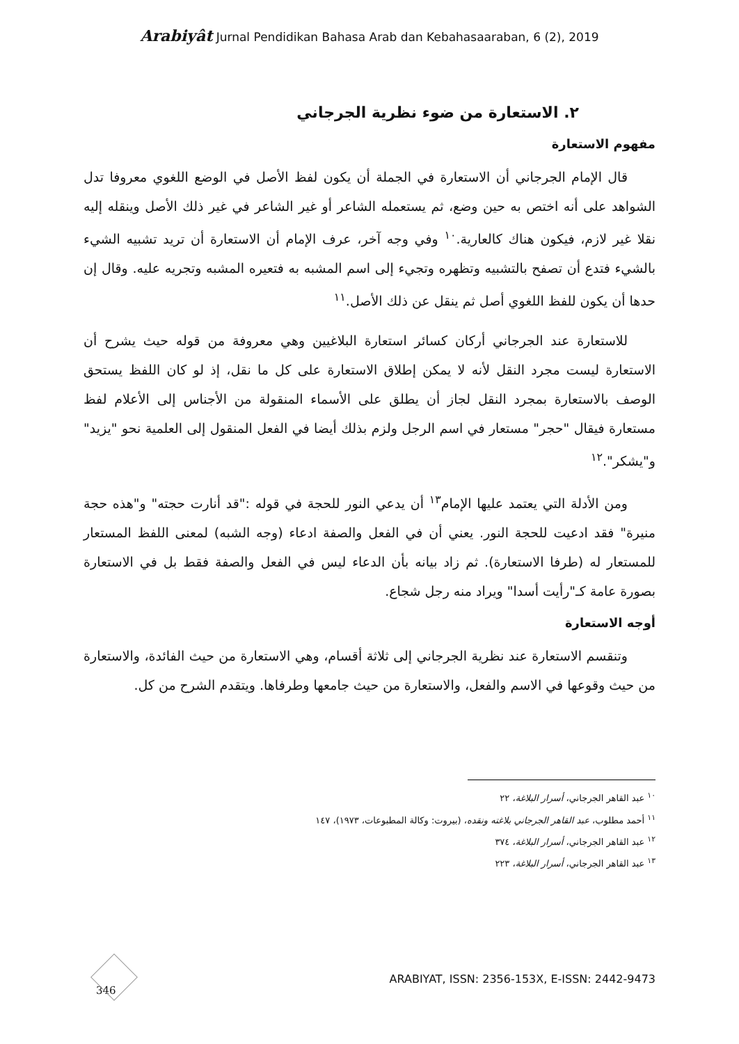Arabiyât Jurnal Pendidikan Bahasa Arab dan Kebahasaaraban, 6 (2), 2019
٢. الاستعارة من ضوء نظرية الجرجاني
مفهوم الاستعارة
قال الإمام الجرجاني أن الاستعارة في الجملة أن يكون لفظ الأصل في الوضع اللغوي معروفا تدل الشواهد على أنه اختص به حين وضع، ثم يستعمله الشاعر أو غير الشاعر في غير ذلك الأصل وينقله إليه نقلا غير لازم، فيكون هناك كالعارية.<sup>١٠</sup> وفي وجه آخر، عرف الإمام أن الاستعارة أن تريد تشبيه الشيء بالشيء فتدع أن تصفح بالتشبيه وتظهره وتجيء إلى اسم المشبه به فتعيره المشبه وتجريه عليه. وقال إن حدها أن يكون للفظ اللغوي أصل ثم ينقل عن ذلك الأصل.<sup>١١</sup>
للاستعارة عند الجرجاني أركان كسائر استعارة البلاغيين وهي معروفة من قوله حيث يشرح أن الاستعارة ليست مجرد النقل لأنه لا يمكن إطلاق الاستعارة على كل ما نقل، إذ لو كان اللفظ يستحق الوصف بالاستعارة بمجرد النقل لجاز أن يطلق على الأسماء المنقولة من الأجناس إلى الأعلام لفظ مستعارة فيقال "حجر" مستعار في اسم الرجل ولزم بذلك أيضا في الفعل المنقول إلى العلمية نحو "يزيد" و"يشكر".<sup>١٢</sup>
ومن الأدلة التي يعتمد عليها الإمام<sup>١٣</sup> أن يدعي النور للحجة في قوله :"قد أنارت حجته" و"هذه حجة منيرة" فقد ادعيت للحجة النور. يعني أن في الفعل والصفة ادعاء (وجه الشبه) لمعنى اللفظ المستعار للمستعار له (طرفا الاستعارة). ثم زاد بيانه بأن الدعاء ليس في الفعل والصفة فقط بل في الاستعارة بصورة عامة كـ"رأيت أسدا" ويراد منه رجل شجاع.
أوجه الاستعارة
وتنقسم الاستعارة عند نظرية الجرجاني إلى ثلاثة أقسام، وهي الاستعارة من حيث الفائدة، والاستعارة من حيث وقوعها في الاسم والفعل، والاستعارة من حيث جامعها وطرفاها. ويتقدم الشرح من كل.
<sup>١٠</sup> عبد القاهر الجرجاني، أسرار البلاغة، ٢٢
<sup>١١</sup> أحمد مطلوب، عبد القاهر الجرجاني بلاغته ونقده، (بيروت: وكالة المطبوعات، ١٩٧٣)، ١٤٧
<sup>١٢</sup> عبد القاهر الجرجاني، أسرار البلاغة، ٣٧٤
<sup>١٣</sup> عبد القاهر الجرجاني، أسرار البلاغة، ٢٢٣
346
ARABIYAT, ISSN: 2356-153X, E-ISSN: 2442-9473